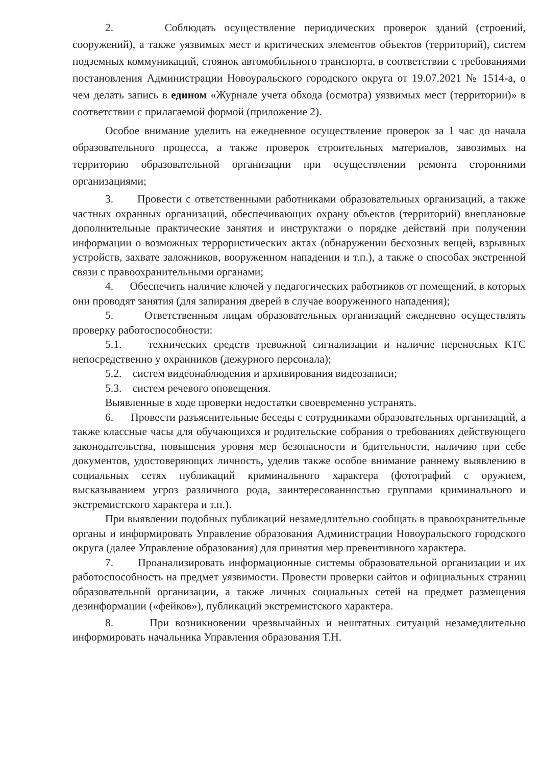2. Соблюдать осуществление периодических проверок зданий (строений, сооружений), а также уязвимых мест и критических элементов объектов (территорий), систем подземных коммуникаций, стоянок автомобильного транспорта, в соответствии с требованиями постановления Администрации Новоуральского городского округа от 19.07.2021 № 1514-а, о чем делать запись в едином «Журнале учета обхода (осмотра) уязвимых мест (территории)» в соответствии с прилагаемой формой (приложение 2).
Особое внимание уделить на ежедневное осуществление проверок за 1 час до начала образовательного процесса, а также проверок строительных материалов, завозимых на территорию образовательной организации при осуществлении ремонта сторонними организациями;
3. Провести с ответственными работниками образовательных организаций, а также частных охранных организаций, обеспечивающих охрану объектов (территорий) внеплановые дополнительные практические занятия и инструктажи о порядке действий при получении информации о возможных террористических актах (обнаружении бесхозных вещей, взрывных устройств, захвате заложников, вооруженном нападении и т.п.), а также о способах экстренной связи с правоохранительными органами;
4. Обеспечить наличие ключей у педагогических работников от помещений, в которых они проводят занятия (для запирания дверей в случае вооруженного нападения);
5. Ответственным лицам образовательных организаций ежедневно осуществлять проверку работоспособности:
5.1. технических средств тревожной сигнализации и наличие переносных КТС непосредственно у охранников (дежурного персонала);
5.2. систем видеонаблюдения и архивирования видеозаписи;
5.3. систем речевого оповещения.
Выявленные в ходе проверки недостатки своевременно устранять.
6. Провести разъяснительные беседы с сотрудниками образовательных организаций, а также классные часы для обучающихся и родительские собрания о требованиях действующего законодательства, повышения уровня мер безопасности и бдительности, наличию при себе документов, удостоверяющих личность, уделив также особое внимание раннему выявлению в социальных сетях публикаций криминального характера (фотографий с оружием, высказыванием угроз различного рода, заинтересованностью группами криминального и экстремистского характера и т.п.).
При выявлении подобных публикаций незамедлительно сообщать в правоохранительные органы и информировать Управление образования Администрации Новоуральского городского округа (далее Управление образования) для принятия мер превентивного характера.
7. Проанализировать информационные системы образовательной организации и их работоспособность на предмет уязвимости. Провести проверки сайтов и официальных страниц образовательной организации, а также личных социальных сетей на предмет размещения дезинформации («фейков»), публикаций экстремистского характера.
8. При возникновении чрезвычайных и нештатных ситуаций незамедлительно информировать начальника Управления образования Т.Н.